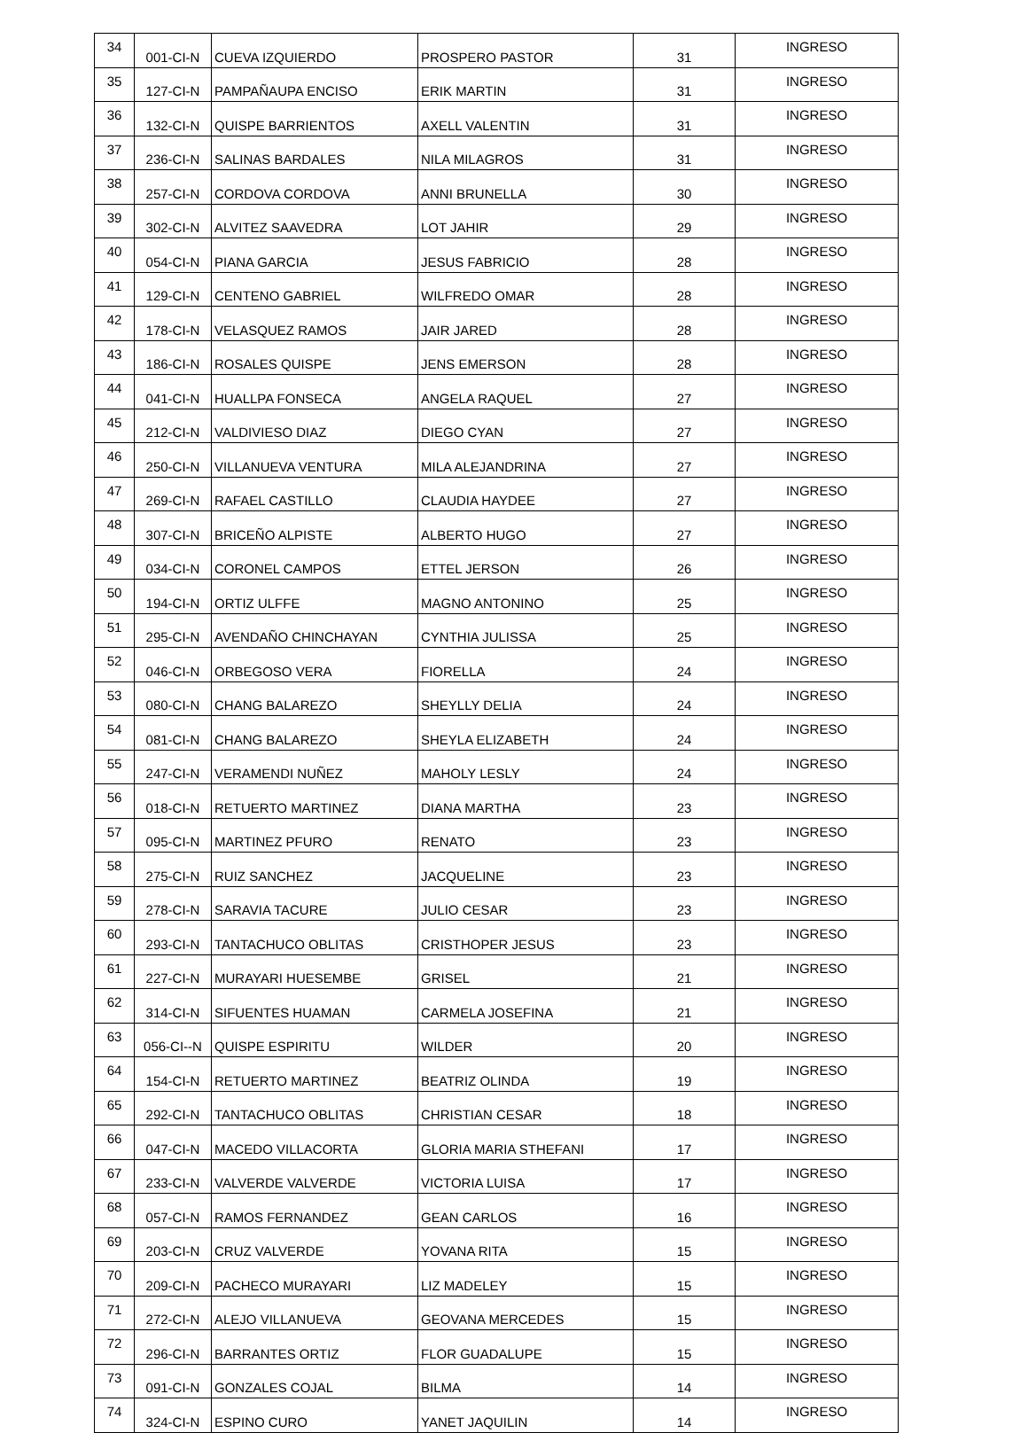| 34 | 001-CI-N | CUEVA IZQUIERDO | PROSPERO PASTOR | 31 | INGRESO |
| 35 | 127-CI-N | PAMPAÑAUPA ENCISO | ERIK MARTIN | 31 | INGRESO |
| 36 | 132-CI-N | QUISPE BARRIENTOS | AXELL VALENTIN | 31 | INGRESO |
| 37 | 236-CI-N | SALINAS BARDALES | NILA MILAGROS | 31 | INGRESO |
| 38 | 257-CI-N | CORDOVA CORDOVA | ANNI BRUNELLA | 30 | INGRESO |
| 39 | 302-CI-N | ALVITEZ SAAVEDRA | LOT JAHIR | 29 | INGRESO |
| 40 | 054-CI-N | PIANA GARCIA | JESUS FABRICIO | 28 | INGRESO |
| 41 | 129-CI-N | CENTENO GABRIEL | WILFREDO OMAR | 28 | INGRESO |
| 42 | 178-CI-N | VELASQUEZ RAMOS | JAIR JARED | 28 | INGRESO |
| 43 | 186-CI-N | ROSALES QUISPE | JENS EMERSON | 28 | INGRESO |
| 44 | 041-CI-N | HUALLPA FONSECA | ANGELA RAQUEL | 27 | INGRESO |
| 45 | 212-CI-N | VALDIVIESO DIAZ | DIEGO CYAN | 27 | INGRESO |
| 46 | 250-CI-N | VILLANUEVA VENTURA | MILA ALEJANDRINA | 27 | INGRESO |
| 47 | 269-CI-N | RAFAEL CASTILLO | CLAUDIA HAYDEE | 27 | INGRESO |
| 48 | 307-CI-N | BRICEÑO ALPISTE | ALBERTO HUGO | 27 | INGRESO |
| 49 | 034-CI-N | CORONEL CAMPOS | ETTEL JERSON | 26 | INGRESO |
| 50 | 194-CI-N | ORTIZ ULFFE | MAGNO ANTONINO | 25 | INGRESO |
| 51 | 295-CI-N | AVENDAÑO CHINCHAYAN | CYNTHIA JULISSA | 25 | INGRESO |
| 52 | 046-CI-N | ORBEGOSO VERA | FIORELLA | 24 | INGRESO |
| 53 | 080-CI-N | CHANG BALAREZO | SHEYLLY DELIA | 24 | INGRESO |
| 54 | 081-CI-N | CHANG BALAREZO | SHEYLA ELIZABETH | 24 | INGRESO |
| 55 | 247-CI-N | VERAMENDI NUÑEZ | MAHOLY LESLY | 24 | INGRESO |
| 56 | 018-CI-N | RETUERTO MARTINEZ | DIANA MARTHA | 23 | INGRESO |
| 57 | 095-CI-N | MARTINEZ PFURO | RENATO | 23 | INGRESO |
| 58 | 275-CI-N | RUIZ SANCHEZ | JACQUELINE | 23 | INGRESO |
| 59 | 278-CI-N | SARAVIA TACURE | JULIO CESAR | 23 | INGRESO |
| 60 | 293-CI-N | TANTACHUCO OBLITAS | CRISTHOPER JESUS | 23 | INGRESO |
| 61 | 227-CI-N | MURAYARI HUESEMBE | GRISEL | 21 | INGRESO |
| 62 | 314-CI-N | SIFUENTES HUAMAN | CARMELA JOSEFINA | 21 | INGRESO |
| 63 | 056-CI--N | QUISPE ESPIRITU | WILDER | 20 | INGRESO |
| 64 | 154-CI-N | RETUERTO MARTINEZ | BEATRIZ OLINDA | 19 | INGRESO |
| 65 | 292-CI-N | TANTACHUCO OBLITAS | CHRISTIAN CESAR | 18 | INGRESO |
| 66 | 047-CI-N | MACEDO VILLACORTA | GLORIA MARIA STHEFANI | 17 | INGRESO |
| 67 | 233-CI-N | VALVERDE VALVERDE | VICTORIA LUISA | 17 | INGRESO |
| 68 | 057-CI-N | RAMOS FERNANDEZ | GEAN CARLOS | 16 | INGRESO |
| 69 | 203-CI-N | CRUZ VALVERDE | YOVANA RITA | 15 | INGRESO |
| 70 | 209-CI-N | PACHECO MURAYARI | LIZ MADELEY | 15 | INGRESO |
| 71 | 272-CI-N | ALEJO VILLANUEVA | GEOVANA MERCEDES | 15 | INGRESO |
| 72 | 296-CI-N | BARRANTES ORTIZ | FLOR GUADALUPE | 15 | INGRESO |
| 73 | 091-CI-N | GONZALES COJAL | BILMA | 14 | INGRESO |
| 74 | 324-CI-N | ESPINO CURO | YANET JAQUILIN | 14 | INGRESO |